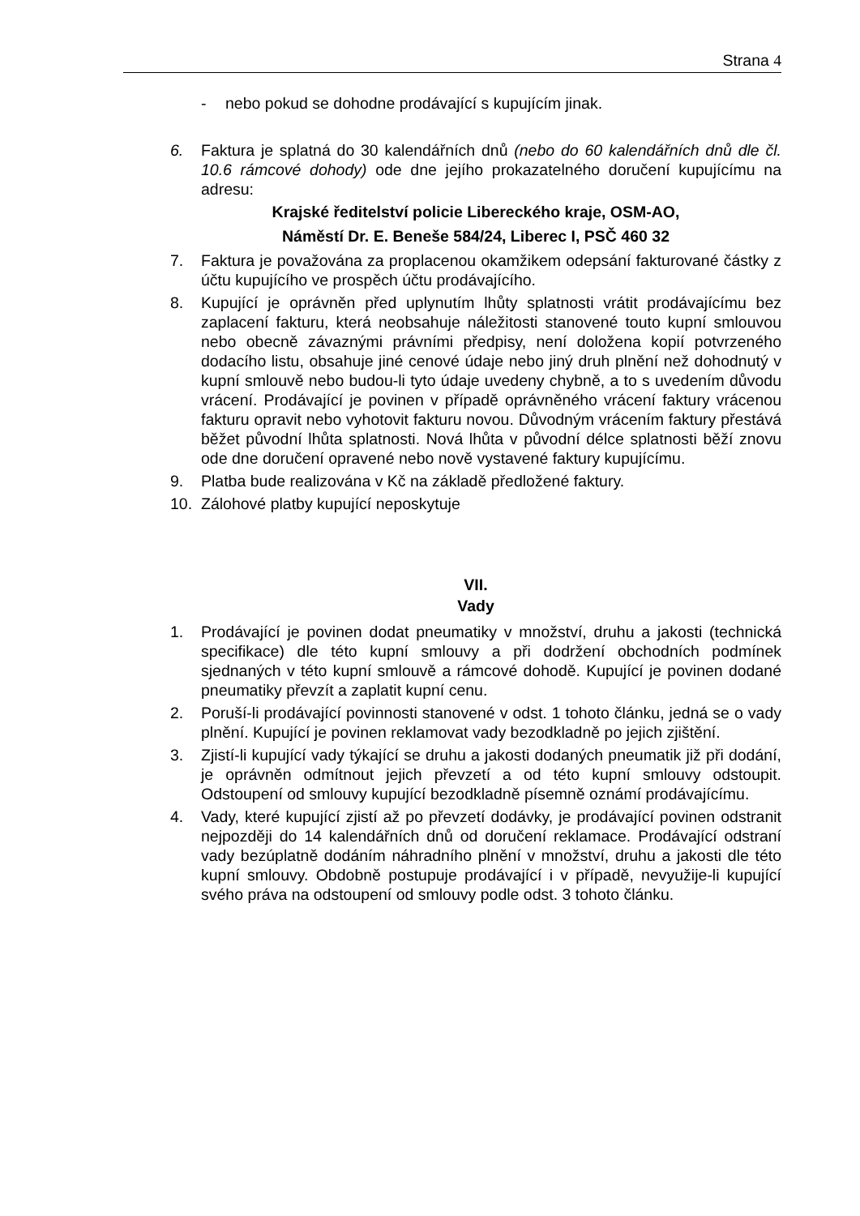Strana 4
- nebo pokud se dohodne prodávající s kupujícím jinak.
6. Faktura je splatná do 30 kalendářních dnů (nebo do 60 kalendářních dnů dle čl. 10.6 rámcové dohody) ode dne jejího prokazatelného doručení kupujícímu na adresu:
Krajské ředitelství policie Libereckého kraje, OSM-AO,
Náměstí Dr. E. Beneše 584/24, Liberec I, PSČ 460 32
7. Faktura je považována za proplacenou okamžikem odepsání fakturované částky z účtu kupujícího ve prospěch účtu prodávajícího.
8. Kupující je oprávněn před uplynutím lhůty splatnosti vrátit prodávajícímu bez zaplacení fakturu, která neobsahuje náležitosti stanovené touto kupní smlouvou nebo obecně závaznými právními předpisy, není doložena kopií potvrzeného dodacího listu, obsahuje jiné cenové údaje nebo jiný druh plnění než dohodnutý v kupní smlouvě nebo budou-li tyto údaje uvedeny chybně, a to s uvedením důvodu vrácení. Prodávající je povinen v případě oprávněného vrácení faktury vrácenou fakturu opravit nebo vyhotovit fakturu novou. Důvodným vrácením faktury přestává běžet původní lhůta splatnosti. Nová lhůta v původní délce splatnosti běží znovu ode dne doručení opravené nebo nově vystavené faktury kupujícímu.
9. Platba bude realizována v Kč na základě předložené faktury.
10. Zálohové platby kupující neposkytuje
VII.
Vady
1. Prodávající je povinen dodat pneumatiky v množství, druhu a jakosti (technická specifikace) dle této kupní smlouvy a při dodržení obchodních podmínek sjednaných v této kupní smlouvě a rámcové dohodě. Kupující je povinen dodané pneumatiky převzít a zaplatit kupní cenu.
2. Poruší-li prodávající povinnosti stanovené v odst. 1 tohoto článku, jedná se o vady plnění. Kupující je povinen reklamovat vady bezodkladně po jejich zjištění.
3. Zjistí-li kupující vady týkající se druhu a jakosti dodaných pneumatik již při dodání, je oprávněn odmítnout jejich převzetí a od této kupní smlouvy odstoupit. Odstoupení od smlouvy kupující bezodkladně písemně oznámí prodávajícímu.
4. Vady, které kupující zjistí až po převzetí dodávky, je prodávající povinen odstranit nejpozději do 14 kalendářních dnů od doručení reklamace. Prodávající odstraní vady bezúplatně dodáním náhradního plnění v množství, druhu a jakosti dle této kupní smlouvy. Obdobně postupuje prodávající i v případě, nevyužije-li kupující svého práva na odstoupení od smlouvy podle odst. 3 tohoto článku.